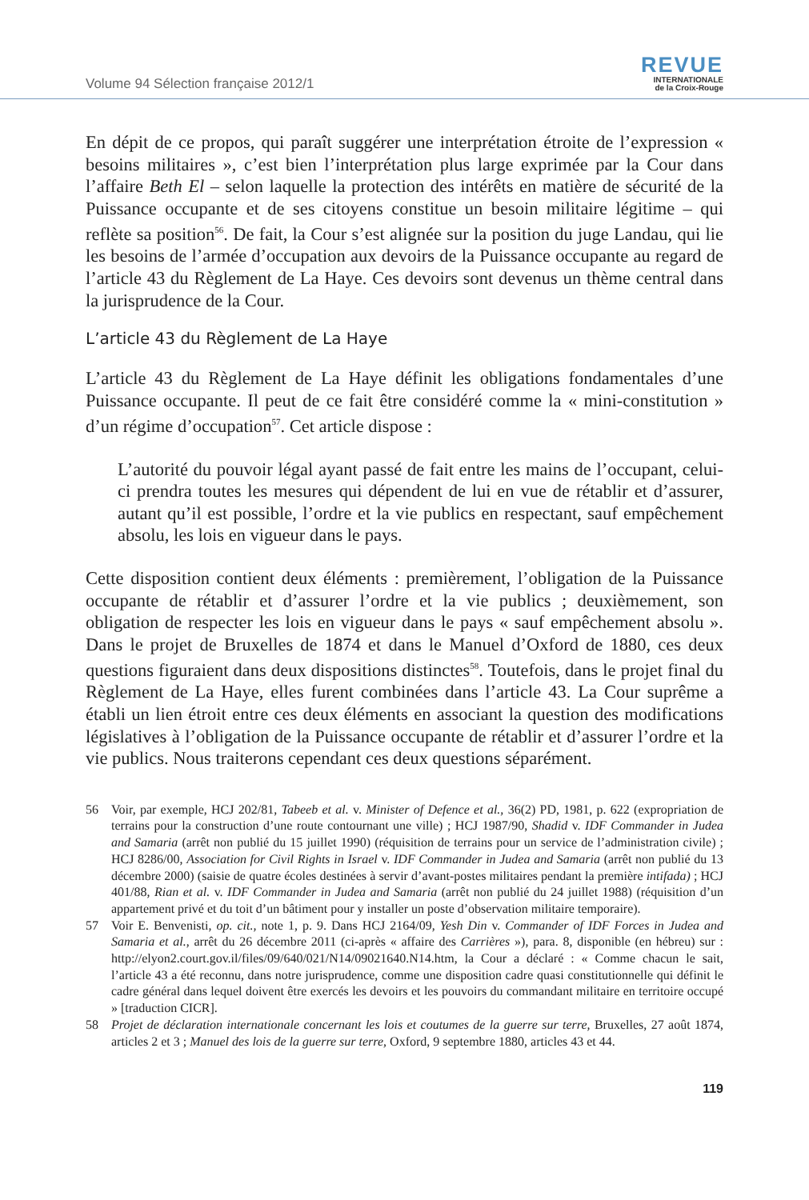Volume 94 Sélection française 2012/1
REVUE
INTERNATIONALE
de la Croix-Rouge
En dépit de ce propos, qui paraît suggérer une interprétation étroite de l’expression « besoins militaires », c’est bien l’interprétation plus large exprimée par la Cour dans l’affaire Beth El – selon laquelle la protection des intérêts en matière de sécurité de la Puissance occupante et de ses citoyens constitue un besoin militaire légitime – qui reflète sa position<sup>56</sup>. De fait, la Cour s’est alignée sur la position du juge Landau, qui lie les besoins de l’armée d’occupation aux devoirs de la Puissance occupante au regard de l’article 43 du Règlement de La Haye. Ces devoirs sont devenus un thème central dans la jurisprudence de la Cour.
L’article 43 du Règlement de La Haye
L’article 43 du Règlement de La Haye définit les obligations fondamentales d’une Puissance occupante. Il peut de ce fait être considéré comme la « mini-constitution » d’un régime d’occupation<sup>57</sup>. Cet article dispose :
L’autorité du pouvoir légal ayant passé de fait entre les mains de l’occupant, celui-ci prendra toutes les mesures qui dépendent de lui en vue de rétablir et d’assurer, autant qu’il est possible, l’ordre et la vie publics en respectant, sauf empêchement absolu, les lois en vigueur dans le pays.
Cette disposition contient deux éléments : premièrement, l’obligation de la Puissance occupante de rétablir et d’assurer l’ordre et la vie publics ; deuxièmement, son obligation de respecter les lois en vigueur dans le pays « sauf empêchement absolu ». Dans le projet de Bruxelles de 1874 et dans le Manuel d’Oxford de 1880, ces deux questions figuraient dans deux dispositions distinctes<sup>58</sup>. Toutefois, dans le projet final du Règlement de La Haye, elles furent combinées dans l’article 43. La Cour suprême a établi un lien étroit entre ces deux éléments en associant la question des modifications législatives à l’obligation de la Puissance occupante de rétablir et d’assurer l’ordre et la vie publics. Nous traiterons cependant ces deux questions séparément.
56 Voir, par exemple, HCJ 202/81, Tabeeb et al. v. Minister of Defence et al., 36(2) PD, 1981, p. 622 (expropriation de terrains pour la construction d’une route contournant une ville) ; HCJ 1987/90, Shadid v. IDF Commander in Judea and Samaria (arrêt non publié du 15 juillet 1990) (réquisition de terrains pour un service de l’administration civile) ; HCJ 8286/00, Association for Civil Rights in Israel v. IDF Commander in Judea and Samaria (arrêt non publié du 13 décembre 2000) (saisie de quatre écoles destinées à servir d’avant-postes militaires pendant la première intifada) ; HCJ 401/88, Rian et al. v. IDF Commander in Judea and Samaria (arrêt non publié du 24 juillet 1988) (réquisition d’un appartement privé et du toit d’un bâtiment pour y installer un poste d’observation militaire temporaire).
57 Voir E. Benvenisti, op. cit., note 1, p. 9. Dans HCJ 2164/09, Yesh Din v. Commander of IDF Forces in Judea and Samaria et al., arrêt du 26 décembre 2011 (ci-après « affaire des Carrières »), para. 8, disponible (en hébreu) sur : http://elyon2.court.gov.il/files/09/640/021/N14/09021640.N14.htm, la Cour a déclaré : « Comme chacun le sait, l’article 43 a été reconnu, dans notre jurisprudence, comme une disposition cadre quasi constitutionnelle qui définit le cadre général dans lequel doivent être exercés les devoirs et les pouvoirs du commandant militaire en territoire occupé » [traduction CICR].
58 Projet de déclaration internationale concernant les lois et coutumes de la guerre sur terre, Bruxelles, 27 août 1874, articles 2 et 3 ; Manuel des lois de la guerre sur terre, Oxford, 9 septembre 1880, articles 43 et 44.
119